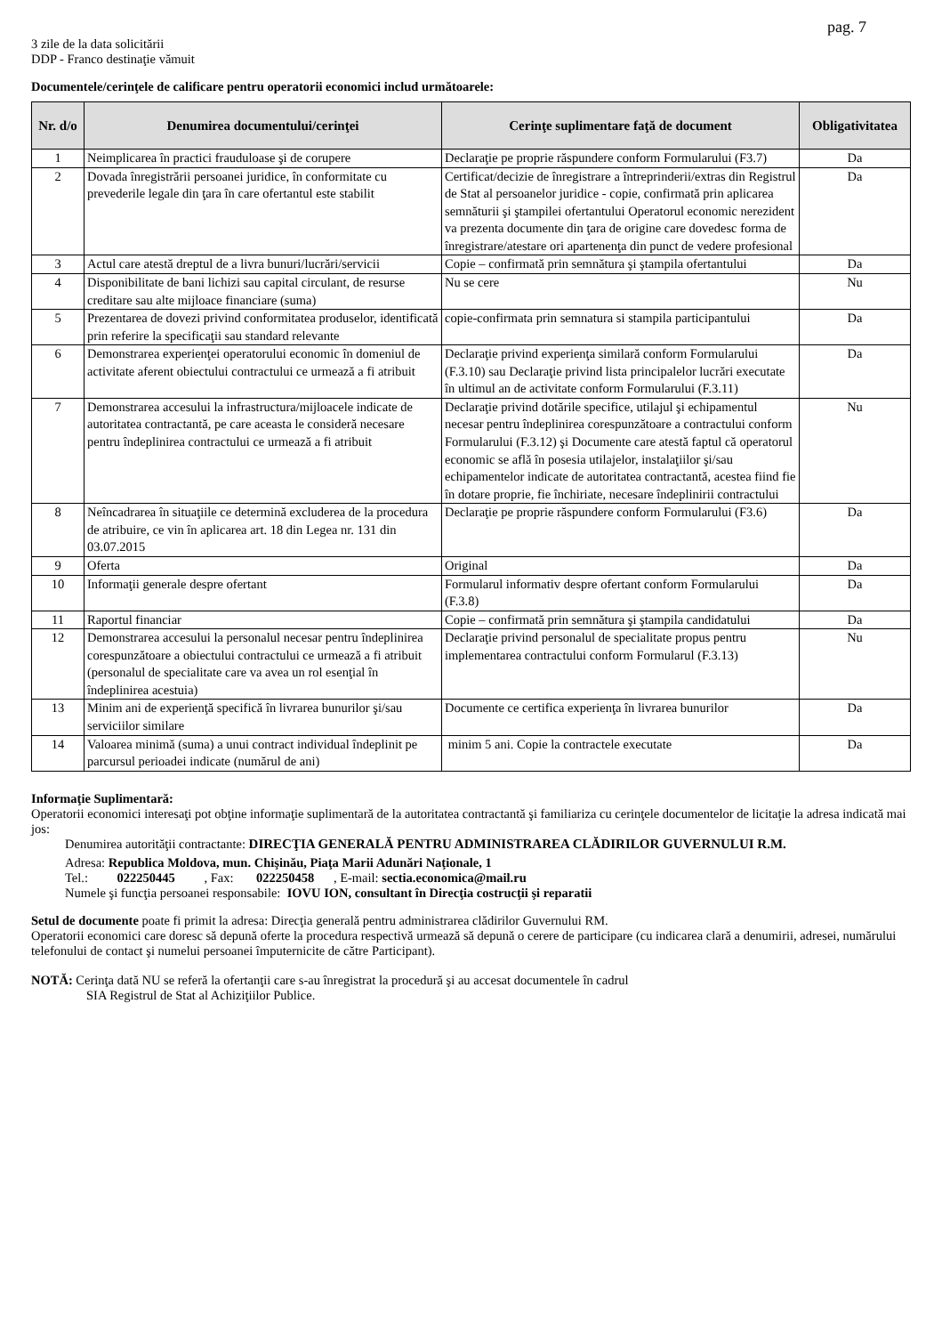pag. 7
3 zile de la data solicitării
DDP - Franco destinaţie vămuit
Documentele/cerinţele de calificare pentru operatorii economici includ următoarele:
| Nr. d/o | Denumirea documentului/cerinţei | Cerinţe suplimentare faţă de document | Obligativitatea |
| --- | --- | --- | --- |
| 1 | Neimplicarea în practici frauduloase şi de corupere | Declaraţie pe proprie răspundere conform Formularului (F3.7) | Da |
| 2 | Dovada înregistrării persoanei juridice, în conformitate cu prevederile legale din ţara în care ofertantul este stabilit | Certificat/decizie de înregistrare a întreprinderii/extras din Registrul de Stat al persoanelor juridice - copie, confirmată prin aplicarea semnăturii şi ştampilei ofertantului Operatorul economic nerezident va prezenta documente din ţara de origine care dovedesc forma de înregistrare/atestare ori apartenenţa din punct de vedere profesional | Da |
| 3 | Actul care atestă dreptul de a livra bunuri/lucrări/servicii | Copie – confirmată prin semnătura şi ştampila ofertantului | Da |
| 4 | Disponibilitate de bani lichizi sau capital circulant, de resurse creditare sau alte mijloace financiare (suma) | Nu se cere | Nu |
| 5 | Prezentarea de dovezi privind conformitatea produselor, identificată prin referire la specificaţii sau standard relevante | copie-confirmata prin semnatura si stampila participantului | Da |
| 6 | Demonstrarea experienţei operatorului economic în domeniul de activitate aferent obiectului contractului ce urmează a fi atribuit | Declaraţie privind experienţa similară conform Formularului (F.3.10) sau Declaraţie privind lista principalelor lucrări executate în ultimul an de activitate conform Formularului (F.3.11) | Da |
| 7 | Demonstrarea accesului la infrastructura/mijloacele indicate de autoritatea contractantă, pe care aceasta le consideră necesare pentru îndeplinirea contractului ce urmează a fi atribuit | Declaraţie privind dotările specifice, utilajul şi echipamentul necesar pentru îndeplinirea corespunzătoare a contractului conform Formularului (F.3.12) şi Documente care atestă faptul că operatorul economic se află în posesia utilajelor, instalaţiilor şi/sau echipamentelor indicate de autoritatea contractantă, acestea fiind fie în dotare proprie, fie închiriate, necesare îndeplinirii contractului | Nu |
| 8 | Neîncadrarea în situaţiile ce determină excluderea de la procedura de atribuire, ce vin în aplicarea art. 18 din Legea nr. 131 din 03.07.2015 | Declaraţie pe proprie răspundere conform Formularului (F3.6) | Da |
| 9 | Oferta | Original | Da |
| 10 | Informaţii generale despre ofertant | Formularul informativ despre ofertant conform Formularului (F.3.8) | Da |
| 11 | Raportul financiar | Copie – confirmată prin semnătura şi ştampila candidatului | Da |
| 12 | Demonstrarea accesului la personalul necesar pentru îndeplinirea corespunzătoare a obiectului contractului ce urmează a fi atribuit (personalul de specialitate care va avea un rol esenţial în îndeplinirea acestuia) | Declaraţie privind personalul de specialitate propus pentru implementarea contractului conform Formularul (F.3.13) | Nu |
| 13 | Minim ani de experienţă specifică în livrarea bunurilor şi/sau serviciilor similare | Documente ce certifica experienţa în livrarea bunurilor | Da |
| 14 | Valoarea minimă (suma) a unui contract individual îndeplinit pe parcursul perioadei indicate (numărul de ani) | minim 5 ani. Copie la contractele executate | Da |
Informaţie Suplimentară:
Operatorii economici interesaţi pot obţine informaţie suplimentară de la autoritatea contractantă şi familiariza cu cerinţele documentelor de licitaţie la adresa indicată mai jos:
Denumirea autorităţii contractante: DIRECŢIA GENERALĂ PENTRU ADMINISTRAREA CLĂDIRILOR GUVERNULUI R.M.
Adresa: Republica Moldova, mun. Chişinău, Piaţa Marii Adunări Naţionale, 1
Tel.: 022250445 , Fax: 022250458 , E-mail: sectia.economica@mail.ru
Numele şi funcţia persoanei responsabile: IOVU ION, consultant în Direcţia costrucţii şi reparatii
Setul de documente poate fi primit la adresa: Direcţia generală pentru administrarea clădirilor Guvernului RM.
Operatorii economici care doresc să depună oferte la procedura respectivă urmează să depună o cerere de participare (cu indicarea clară a denumirii, adresei, numărului telefonului de contact şi numelui persoanei împuternicite de către Participant).
NOTĂ: Cerinţa dată NU se referă la ofertanţii care s-au înregistrat la procedură şi au accesat documentele în cadrul
SIA Registrul de Stat al Achiziţiilor Publice.